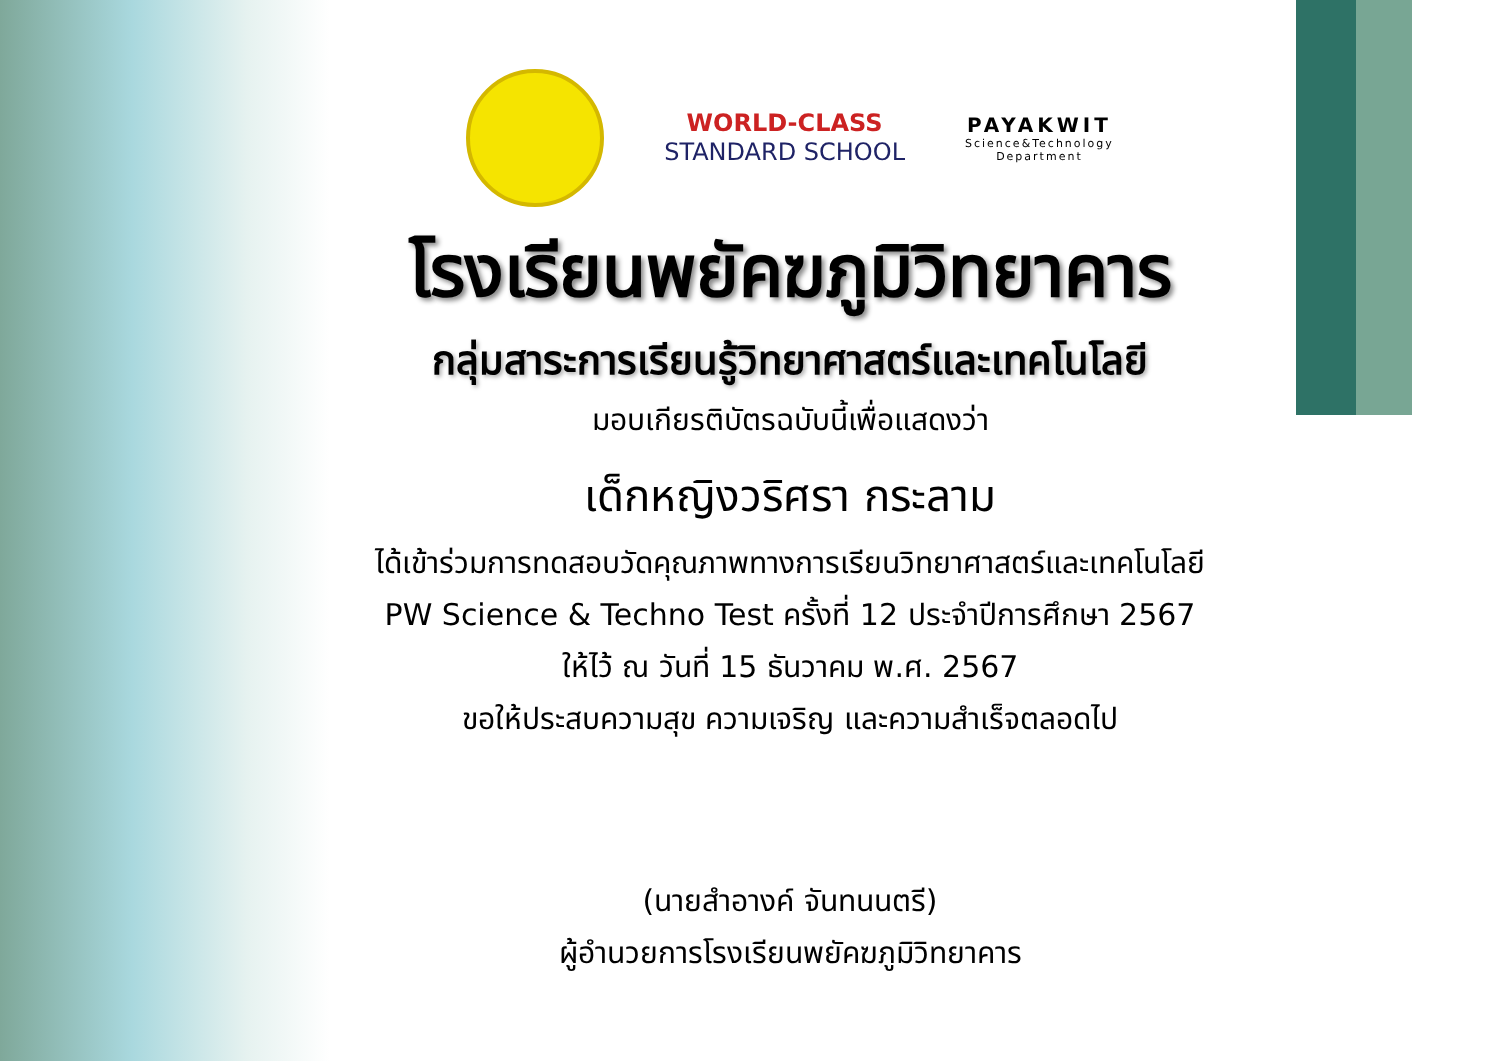WORLD-CLASS
STANDARD SCHOOL
PAYAKWIT
Science&Technology
Department
โรงเรียนพยัคฆภูมิวิทยาคาร
กลุ่มสาระการเรียนรู้วิทยาศาสตร์และเทคโนโลยี
มอบเกียรติบัตรฉบับนี้เพื่อแสดงว่า
เด็กหญิงวริศรา กระลาม
ได้เข้าร่วมการทดสอบวัดคุณภาพทางการเรียนวิทยาศาสตร์และเทคโนโลยี
PW Science & Techno Test ครั้งที่ 12 ประจำปีการศึกษา 2567
ให้ไว้ ณ วันที่ 15 ธันวาคม พ.ศ. 2567
ขอให้ประสบความสุข ความเจริญ และความสำเร็จตลอดไป
(นายสำอางค์ จันทนนตรี)
ผู้อำนวยการโรงเรียนพยัคฆภูมิวิทยาคาร